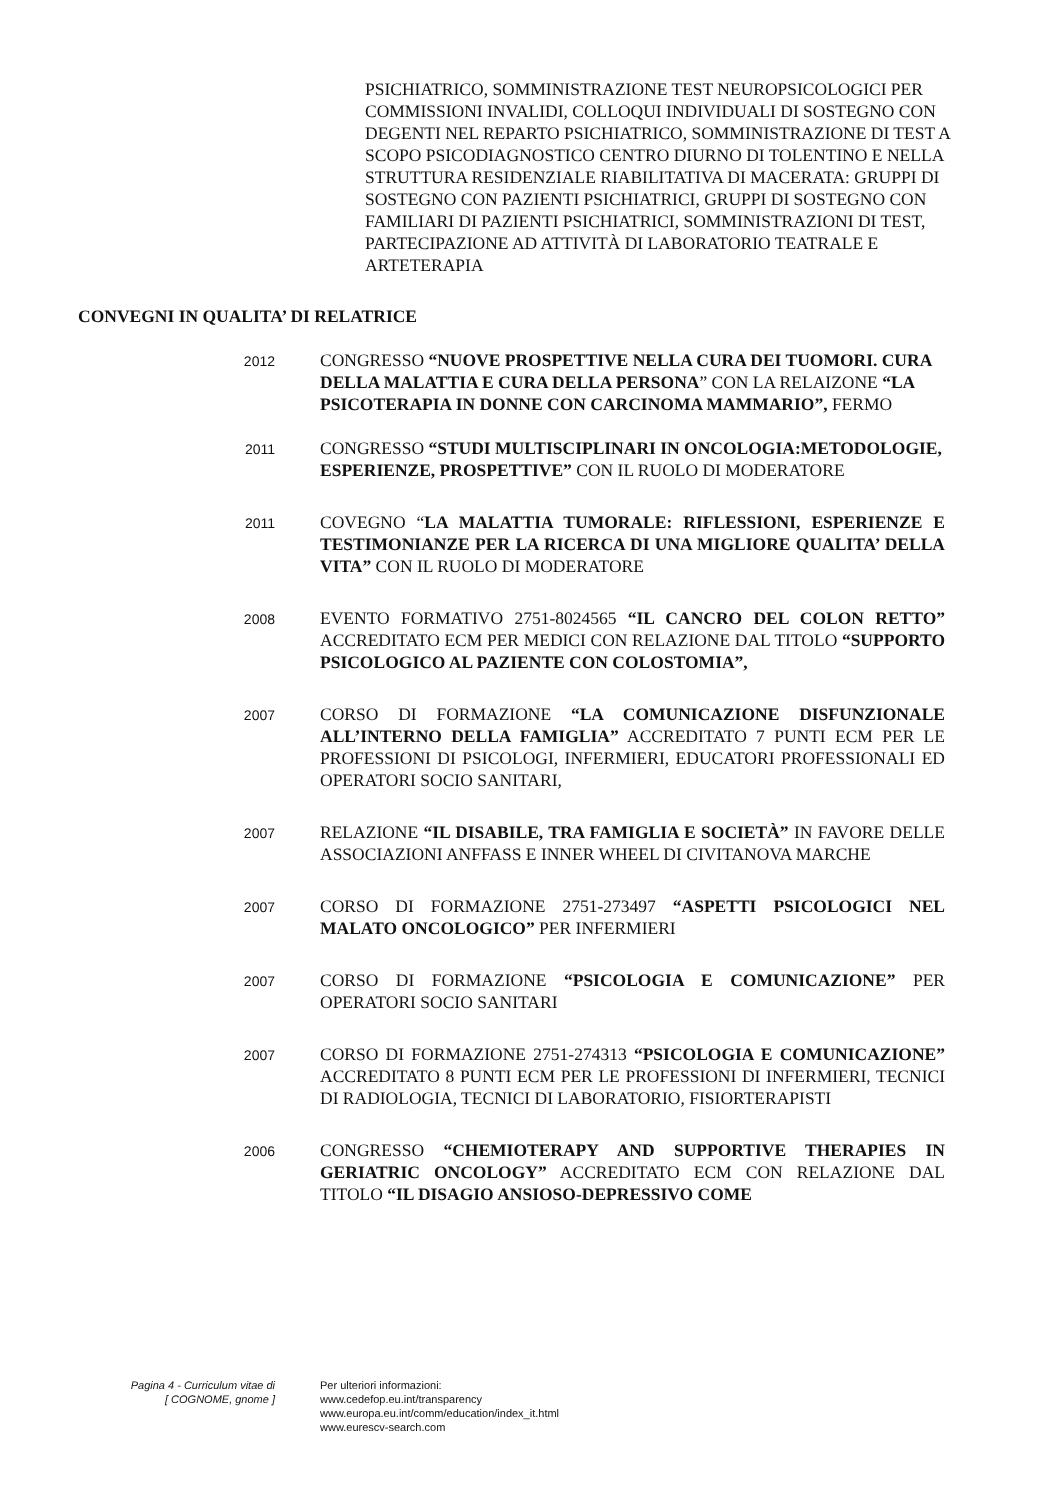PSICHIATRICO, SOMMINISTRAZIONE TEST NEUROPSICOLOGICI PER COMMISSIONI INVALIDI, COLLOQUI INDIVIDUALI DI SOSTEGNO CON DEGENTI NEL REPARTO PSICHIATRICO, SOMMINISTRAZIONE DI TEST A SCOPO PSICODIAGNOSTICO CENTRO DIURNO DI TOLENTINO E NELLA STRUTTURA RESIDENZIALE RIABILITATIVA DI MACERATA: GRUPPI DI SOSTEGNO CON PAZIENTI PSICHIATRICI, GRUPPI DI SOSTEGNO CON FAMILIARI DI PAZIENTI PSICHIATRICI, SOMMINISTRAZIONI DI TEST, PARTECIPAZIONE AD ATTIVITÀ DI LABORATORIO TEATRALE E ARTETERAPIA
CONVEGNI IN QUALITA’ DI RELATRICE
2012
CONGRESSO “NUOVE PROSPETTIVE NELLA CURA DEI TUOMORI. CURA DELLA MALATTIA E CURA DELLA PERSONA” CON LA RELAIZONE “LA PSICOTERAPIA IN DONNE CON CARCINOMA MAMMARIO”, FERMO
2011
CONGRESSO “STUDI MULTISCIPLINARI IN ONCOLOGIA:METODOLOGIE, ESPERIENZE, PROSPETTIVE” CON IL RUOLO DI MODERATORE
2011
COVEGNO “LA MALATTIA TUMORALE: RIFLESSIONI, ESPERIENZE E TESTIMONIANZE PER LA RICERCA DI UNA MIGLIORE QUALITA’ DELLA VITA” CON IL RUOLO DI MODERATORE
2008
EVENTO FORMATIVO 2751-8024565 “IL CANCRO DEL COLON RETTO” ACCREDITATO ECM PER MEDICI CON RELAZIONE DAL TITOLO “SUPPORTO PSICOLOGICO AL PAZIENTE CON COLOSTOMIA”,
2007
CORSO DI FORMAZIONE “LA COMUNICAZIONE DISFUNZIONALE ALL’INTERNO DELLA FAMIGLIA” ACCREDITATO 7 PUNTI ECM PER LE PROFESSIONI DI PSICOLOGI, INFERMIERI, EDUCATORI PROFESSIONALI ED OPERATORI SOCIO SANITARI,
2007
RELAZIONE “IL DISABILE, TRA FAMIGLIA E SOCIETÀ” IN FAVORE DELLE ASSOCIAZIONI ANFFASS E INNER WHEEL DI CIVITANOVA MARCHE
2007
CORSO DI FORMAZIONE 2751-273497 “ASPETTI PSICOLOGICI NEL MALATO ONCOLOGICO” PER INFERMIERI
2007
CORSO DI FORMAZIONE “PSICOLOGIA E COMUNICAZIONE” PER OPERATORI SOCIO SANITARI
2007
CORSO DI FORMAZIONE 2751-274313 “PSICOLOGIA E COMUNICAZIONE” ACCREDITATO 8 PUNTI ECM PER LE PROFESSIONI DI INFERMIERI, TECNICI DI RADIOLOGIA, TECNICI DI LABORATORIO, FISIORTERAPISTI
2006
CONGRESSO “CHEMIOTERAPY AND SUPPORTIVE THERAPIES IN GERIATRIC ONCOLOGY” ACCREDITATO ECM CON RELAZIONE DAL TITOLO “IL DISAGIO ANSIOSO-DEPRESSIVO COME
Pagina 4 - Curriculum vitae di
[ COGNOME, gnome ]
Per ulteriori informazioni:
www.cedefop.eu.int/transparency
www.europa.eu.int/comm/education/index_it.html
www.eurescv-search.com